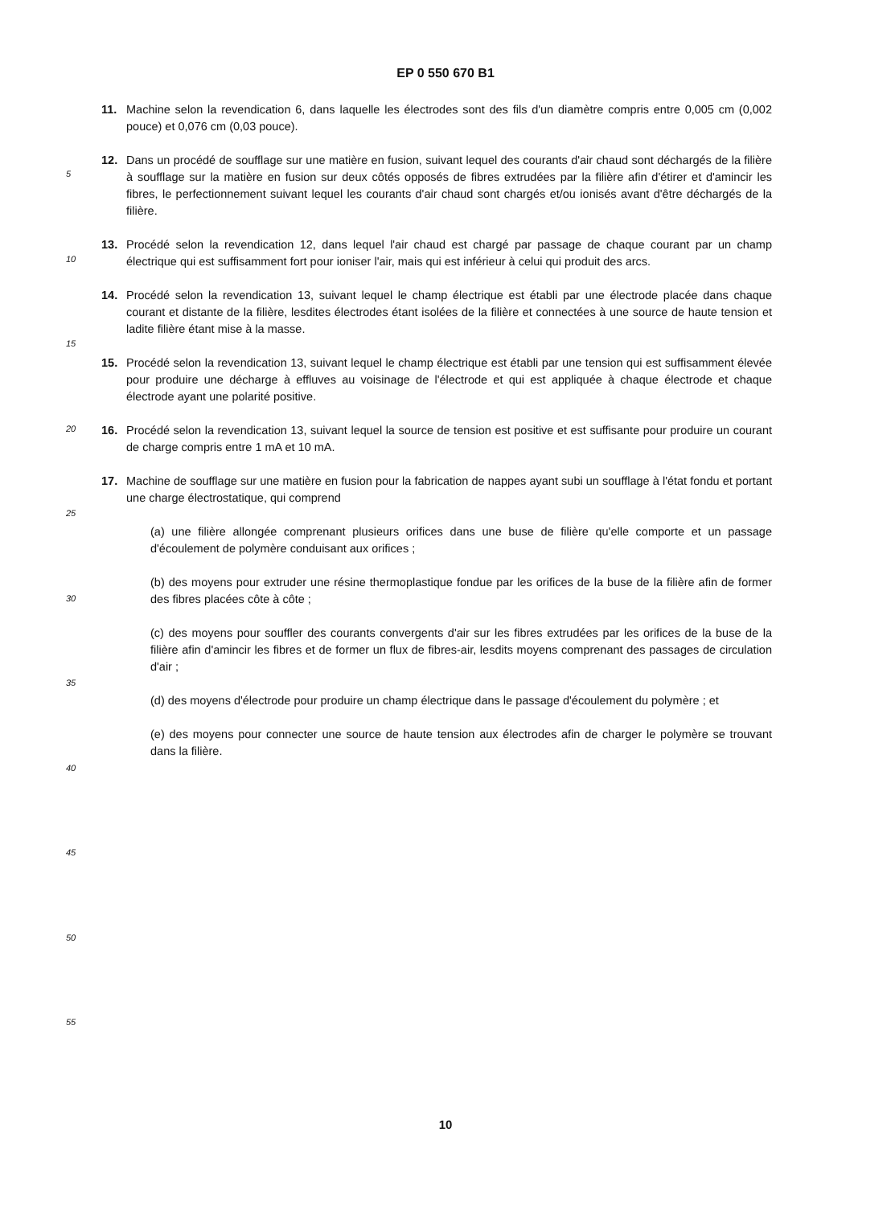EP 0 550 670 B1
11. Machine selon la revendication 6, dans laquelle les électrodes sont des fils d'un diamètre compris entre 0,005 cm (0,002 pouce) et 0,076 cm (0,03 pouce).
12. Dans un procédé de soufflage sur une matière en fusion, suivant lequel des courants d'air chaud sont déchargés de la filière à soufflage sur la matière en fusion sur deux côtés opposés de fibres extrudées par la filière afin d'étirer et d'amincir les fibres, le perfectionnement suivant lequel les courants d'air chaud sont chargés et/ou ionisés avant d'être déchargés de la filière.
13. Procédé selon la revendication 12, dans lequel l'air chaud est chargé par passage de chaque courant par un champ électrique qui est suffisamment fort pour ioniser l'air, mais qui est inférieur à celui qui produit des arcs.
14. Procédé selon la revendication 13, suivant lequel le champ électrique est établi par une électrode placée dans chaque courant et distante de la filière, lesdites électrodes étant isolées de la filière et connectées à une source de haute tension et ladite filière étant mise à la masse.
15. Procédé selon la revendication 13, suivant lequel le champ électrique est établi par une tension qui est suffisamment élevée pour produire une décharge à effluves au voisinage de l'électrode et qui est appliquée à chaque électrode et chaque électrode ayant une polarité positive.
16. Procédé selon la revendication 13, suivant lequel la source de tension est positive et est suffisante pour produire un courant de charge compris entre 1 mA et 10 mA.
17. Machine de soufflage sur une matière en fusion pour la fabrication de nappes ayant subi un soufflage à l'état fondu et portant une charge électrostatique, qui comprend
(a) une filière allongée comprenant plusieurs orifices dans une buse de filière qu'elle comporte et un passage d'écoulement de polymère conduisant aux orifices ;
(b) des moyens pour extruder une résine thermoplastique fondue par les orifices de la buse de la filière afin de former des fibres placées côte à côte ;
(c) des moyens pour souffler des courants convergents d'air sur les fibres extrudées par les orifices de la buse de la filière afin d'amincir les fibres et de former un flux de fibres-air, lesdits moyens comprenant des passages de circulation d'air ;
(d) des moyens d'électrode pour produire un champ électrique dans le passage d'écoulement du polymère ; et
(e) des moyens pour connecter une source de haute tension aux électrodes afin de charger le polymère se trouvant dans la filière.
5
10
15
20
25
30
35
40
45
50
55
10